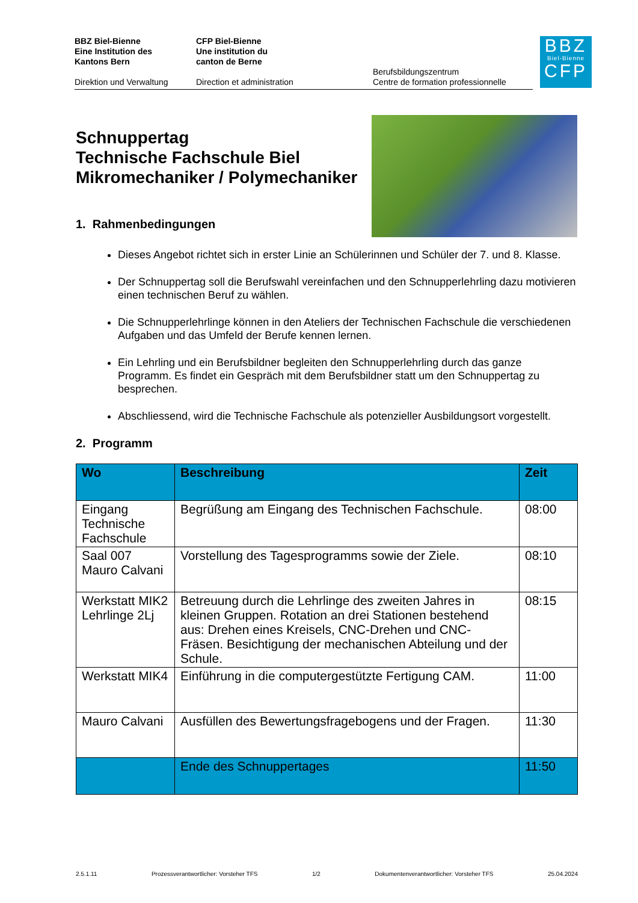BBZ Biel-Bienne
Eine Institution des
Kantons Bern
Direktion und Verwaltung
CFP Biel-Bienne
Une institution du
canton de Berne
Direction et administration
Berufsbildungszentrum
Centre de formation professionnelle
BBZ
Biel-Bienne
CFP
Schnuppertag
Technische Fachschule Biel
Mikromechaniker / Polymechaniker
1. Rahmenbedingungen
Dieses Angebot richtet sich in erster Linie an Schülerinnen und Schüler der 7. und 8. Klasse.
Der Schnuppertag soll die Berufswahl vereinfachen und den Schnupperlehrling dazu motivieren einen technischen Beruf zu wählen.
Die Schnupperlehrlinge können in den Ateliers der Technischen Fachschule die verschiedenen Aufgaben und das Umfeld der Berufe kennen lernen.
Ein Lehrling und ein Berufsbildner begleiten den Schnupperlehrling durch das ganze Programm. Es findet ein Gespräch mit dem Berufsbildner statt um den Schnuppertag zu besprechen.
Abschliessend, wird die Technische Fachschule als potenzieller Ausbildungsort vorgestellt.
2. Programm
| Wo | Beschreibung | Zeit |
| --- | --- | --- |
| Eingang Technische Fachschule | Begrüßung am Eingang des Technischen Fachschule. | 08:00 |
| Saal 007 Mauro Calvani | Vorstellung des Tagesprogramms sowie der Ziele. | 08:10 |
| Werkstatt MIK2 Lehrlinge 2Lj | Betreuung durch die Lehrlinge des zweiten Jahres in kleinen Gruppen. Rotation an drei Stationen bestehend aus: Drehen eines Kreisels, CNC-Drehen und CNC-Fräsen. Besichtigung der mechanischen Abteilung und der Schule. | 08:15 |
| Werkstatt MIK4 | Einführung in die computergestützte Fertigung CAM. | 11:00 |
| Mauro Calvani | Ausfüllen des Bewertungsfragebogens und der Fragen. | 11:30 |
| | Ende des Schnuppertages | 11:50 |
2.5.1.11 Prozessverantwortlicher: Vorsteher TFS 1/2 Dokumentenverantwortlicher: Vorsteher TFS 25.04.2024